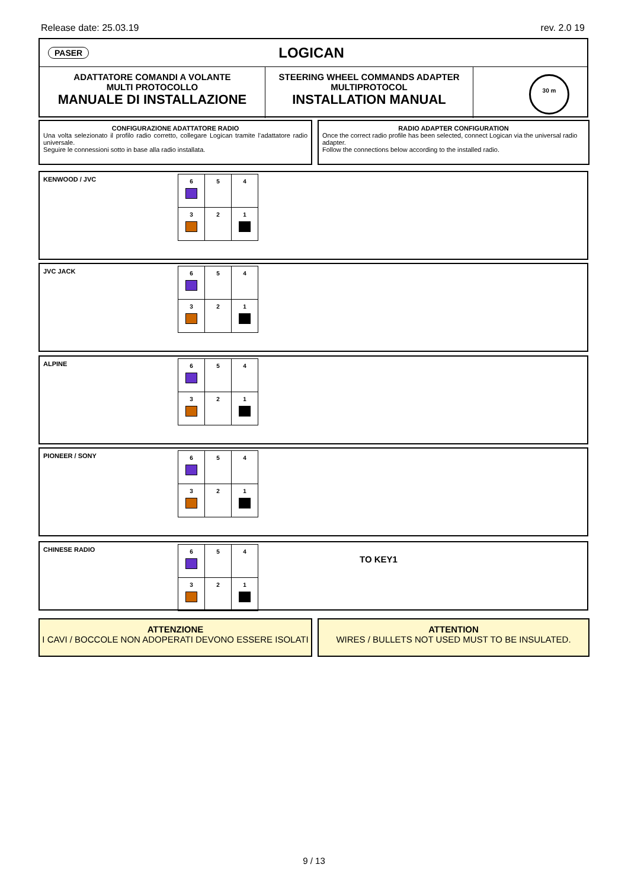Release date: 25.03.19 rev. 2.0 19
PASER LOGICAN
ADATTATORE COMANDI A VOLANTE
MULTI PROTOCOLLO
MANUALE DI INSTALLAZIONE
STEERING WHEEL COMMANDS ADAPTER
MULTIPROTOCOL
INSTALLATION MANUAL
30 m
CONFIGURAZIONE ADATTATORE RADIO
Una volta selezionato il profilo radio corretto, collegare Logican tramite l’adattatore radio universale.
Seguire le connessioni sotto in base alla radio installata.
RADIO ADAPTER CONFIGURATION
Once the correct radio profile has been selected, connect Logican via the universal radio adapter.
Follow the connections below according to the installed radio.
KENWOOD / JVC
| 6 | 5 | 4 |
| 3 | 2 | 1 |
JVC JACK
| 6 | 5 | 4 |
| 3 | 2 | 1 |
ALPINE
| 6 | 5 | 4 |
| 3 | 2 | 1 |
PIONEER / SONY
| 6 | 5 | 4 |
| 3 | 2 | 1 |
CHINESE RADIO
| 6 | 5 | 4 |
| 3 | 2 | 1 |
TO KEY1
ATTENZIONE
I CAVI / BOCCOLE NON ADOPERATI DEVONO ESSERE ISOLATI
ATTENTION
WIRES / BULLETS NOT USED MUST TO BE INSULATED.
9 / 13